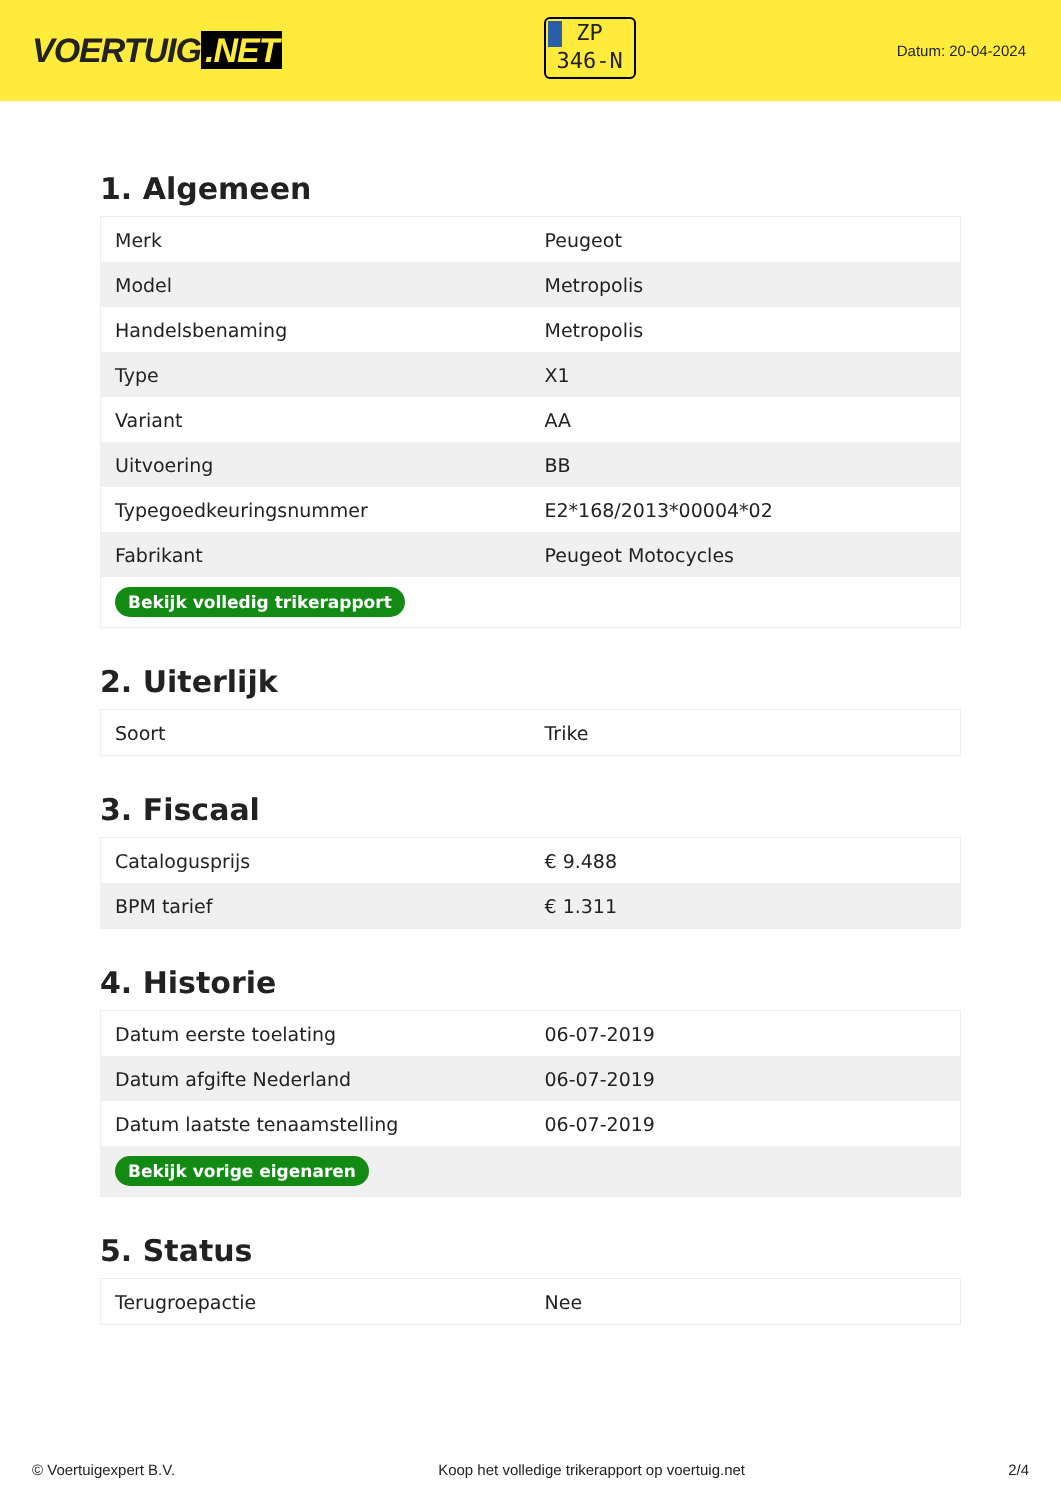VOERTUIG.NET
ZP
346-N
Datum: 20-04-2024
1. Algemeen
| Merk | Peugeot |
| Model | Metropolis |
| Handelsbenaming | Metropolis |
| Type | X1 |
| Variant | AA |
| Uitvoering | BB |
| Typegoedkeuringsnummer | E2*168/2013*00004*02 |
| Fabrikant | Peugeot Motocycles |
| Bekijk volledig trikerapport | |
2. Uiterlijk
| Soort | Trike |
3. Fiscaal
| Catalogusprijs | € 9.488 |
| BPM tarief | € 1.311 |
4. Historie
| Datum eerste toelating | 06-07-2019 |
| Datum afgifte Nederland | 06-07-2019 |
| Datum laatste tenaamstelling | 06-07-2019 |
| Bekijk vorige eigenaren | |
5. Status
| Terugroepactie | Nee |
© Voertuigexpert B.V. Koop het volledige trikerapport op voertuig.net 2/4